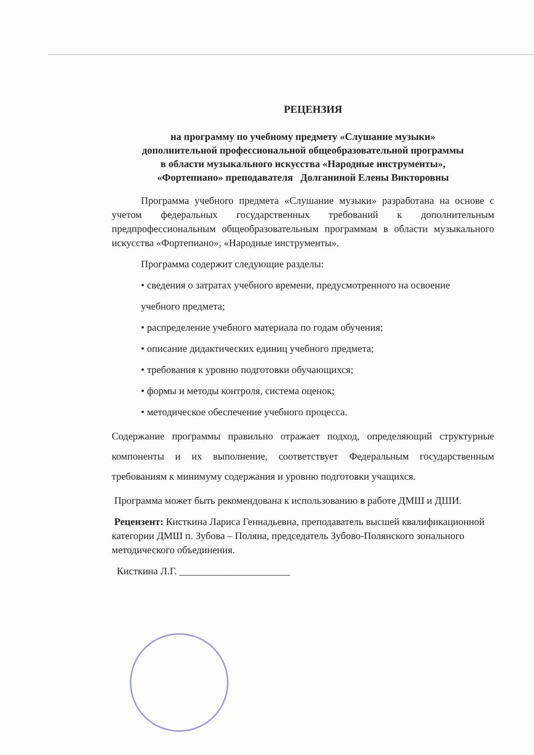РЕЦЕНЗИЯ
на программу по учебному предмету «Слушание музыки»
дополнительной профессиональной общеобразовательной программы
в области музыкального искусства «Народные инструменты»,
«Фортепиано» преподавателя Долганиной Елены Викторовны
Программа учебного предмета «Слушание музыки» разработана на основе с учетом федеральных государственных требований к дополнительным предпрофессиональным общеобразовательным программам в области музыкального искусства «Фортепиано», «Народные инструменты».
Программа содержит следующие разделы:
• сведения о затратах учебного времени, предусмотренного на освоение
учебного предмета;
• распределение учебного материала по годам обучения;
• описание дидактических единиц учебного предмета;
• требования к уровню подготовки обучающихся;
• формы и методы контроля, система оценок;
• методическое обеспечение учебного процесса.
Содержание программы правильно отражает подход, определяющий структурные компоненты и их выполнение, соответствует Федеральным государственным требованиям к минимуму содержания и уровню подготовки учащихся.
Программа может быть рекомендована к использованию в работе ДМШ и ДШИ.
Рецензент: Кисткина Лариса Геннадьевна, преподаватель высшей квалификационной категории ДМШ п. Зубова – Поляна, председатель Зубово-Полянского зонального методического объединения.
Кисткина Л.Г. ______________________